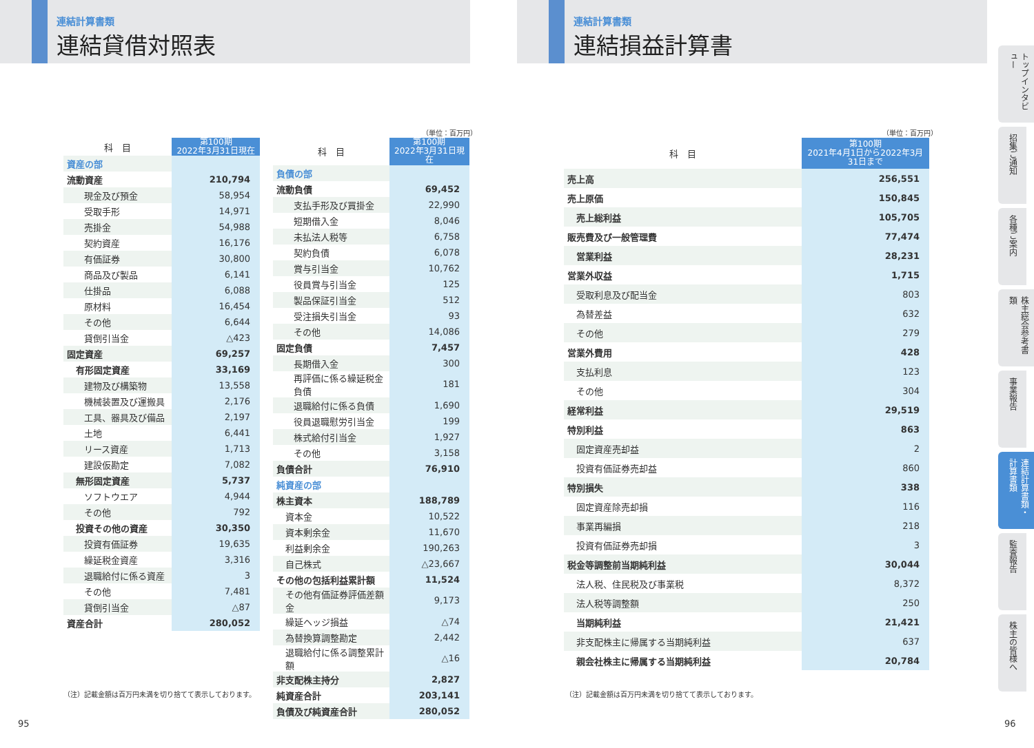連結計算書類
連結貸借対照表
連結計算書類
連結損益計算書
| 科 目 | 第100期 2022年3月31日現在 |
| --- | --- |
| 資産の部 | |
| 流動資産 | 210,794 |
| 現金及び預金 | 58,954 |
| 受取手形 | 14,971 |
| 売掛金 | 54,988 |
| 契約資産 | 16,176 |
| 有価証券 | 30,800 |
| 商品及び製品 | 6,141 |
| 仕掛品 | 6,088 |
| 原材料 | 16,454 |
| その他 | 6,644 |
| 貸倒引当金 | △423 |
| 固定資産 | 69,257 |
| 有形固定資産 | 33,169 |
| 建物及び構築物 | 13,558 |
| 機械装置及び運搬具 | 2,176 |
| 工具、器具及び備品 | 2,197 |
| 土地 | 6,441 |
| リース資産 | 1,713 |
| 建設仮勘定 | 7,082 |
| 無形固定資産 | 5,737 |
| ソフトウエア | 4,944 |
| その他 | 792 |
| 投資その他の資産 | 30,350 |
| 投資有価証券 | 19,635 |
| 繰延税金資産 | 3,316 |
| 退職給付に係る資産 | 3 |
| その他 | 7,481 |
| 貸倒引当金 | △87 |
| 資産合計 | 280,052 |
（注）記載金額は百万円未満を切り捨てて表示しております。
（単位：百万円）
| 科 目 | 第100期 2022年3月31日現在 |
| --- | --- |
| 負債の部 | |
| 流動負債 | 69,452 |
| 支払手形及び買掛金 | 22,990 |
| 短期借入金 | 8,046 |
| 未払法人税等 | 6,758 |
| 契約負債 | 6,078 |
| 賞与引当金 | 10,762 |
| 役員賞与引当金 | 125 |
| 製品保証引当金 | 512 |
| 受注損失引当金 | 93 |
| その他 | 14,086 |
| 固定負債 | 7,457 |
| 長期借入金 | 300 |
| 再評価に係る繰延税金負債 | 181 |
| 退職給付に係る負債 | 1,690 |
| 役員退職慰労引当金 | 199 |
| 株式給付引当金 | 1,927 |
| その他 | 3,158 |
| 負債合計 | 76,910 |
| 純資産の部 | |
| 株主資本 | 188,789 |
| 資本金 | 10,522 |
| 資本剰余金 | 11,670 |
| 利益剰余金 | 190,263 |
| 自己株式 | △23,667 |
| その他の包括利益累計額 | 11,524 |
| その他有価証券評価差額金 | 9,173 |
| 繰延ヘッジ損益 | △74 |
| 為替換算調整勘定 | 2,442 |
| 退職給付に係る調整累計額 | △16 |
| 非支配株主持分 | 2,827 |
| 純資産合計 | 203,141 |
| 負債及び純資産合計 | 280,052 |
（単位：百万円）
| 科 目 | 第100期 2021年4月1日から2022年3月31日まで |
| --- | --- |
| 売上高 | 256,551 |
| 売上原価 | 150,845 |
| 売上総利益 | 105,705 |
| 販売費及び一般管理費 | 77,474 |
| 営業利益 | 28,231 |
| 営業外収益 | 1,715 |
| 受取利息及び配当金 | 803 |
| 為替差益 | 632 |
| その他 | 279 |
| 営業外費用 | 428 |
| 支払利息 | 123 |
| その他 | 304 |
| 経常利益 | 29,519 |
| 特別利益 | 863 |
| 固定資産売却益 | 2 |
| 投資有価証券売却益 | 860 |
| 特別損失 | 338 |
| 固定資産除売却損 | 116 |
| 事業再編損 | 218 |
| 投資有価証券売却損 | 3 |
| 税金等調整前当期純利益 | 30,044 |
| 法人税、住民税及び事業税 | 8,372 |
| 法人税等調整額 | 250 |
| 当期純利益 | 21,421 |
| 非支配株主に帰属する当期純利益 | 637 |
| 親会社株主に帰属する当期純利益 | 20,784 |
（注）記載金額は百万円未満を切り捨てて表示しております。
トップインタビュー
招集ご通知
各種ご案内
株主総会参考書類
事業報告
連結計算書類・計算書類
監査報告
株主の皆様へ
95 96